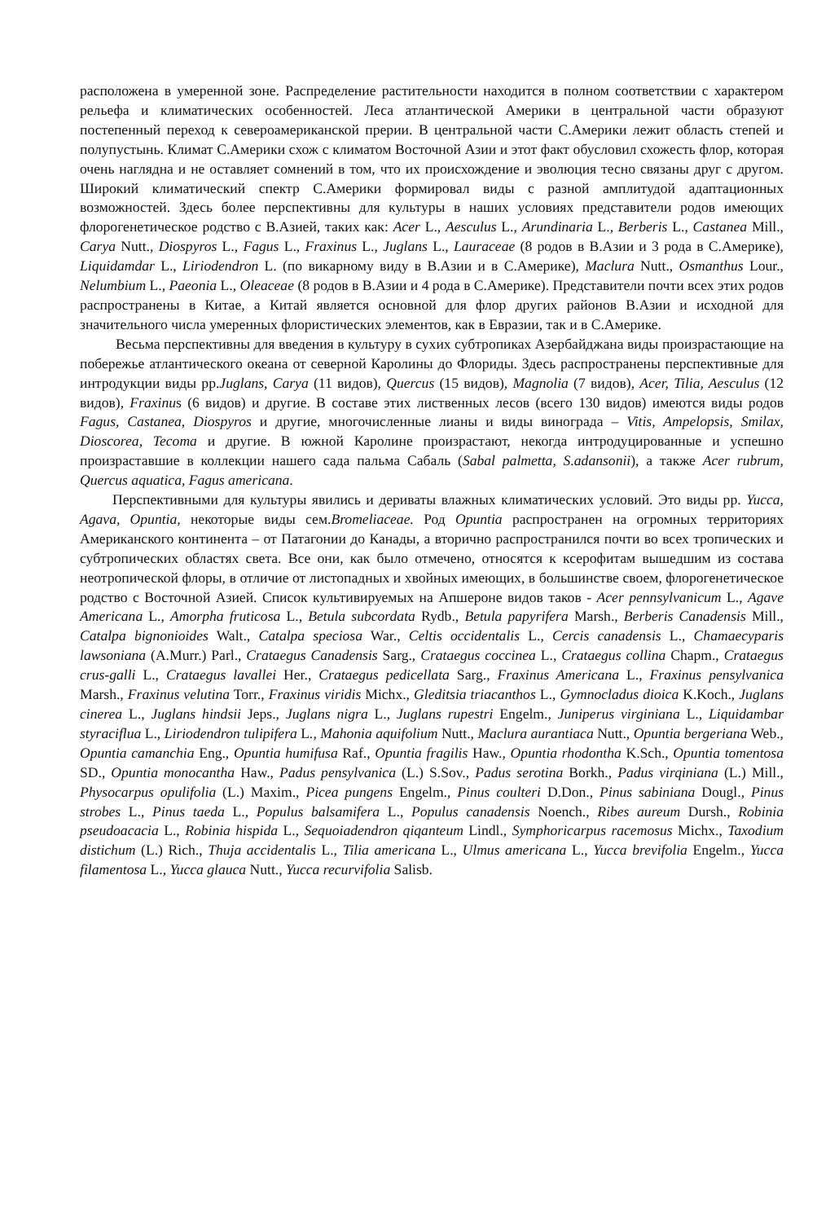расположена в умеренной зоне. Распределение растительности находится в полном соответствии с характером рельефа и климатических особенностей. Леса атлантической Америки в центральной части образуют постепенный переход к североамериканской прерии. В центральной части С.Америки лежит область степей и полупустынь. Климат С.Америки схож с климатом Восточной Азии и этот факт обусловил схожесть флор, которая очень наглядна и не оставляет сомнений в том, что их происхождение и эволюция тесно связаны друг с другом. Широкий климатический спектр С.Америки формировал виды с разной амплитудой адаптационных возможностей. Здесь более перспективны для культуры в наших условиях представители родов имеющих флорогенетическое родство с В.Азией, таких как: Acer L., Aesculus L., Arundinaria L., Berberis L., Castanea Mill., Carya Nutt., Diospyros L., Fagus L., Fraxinus L., Juglans L., Lauraceae (8 родов в В.Азии и 3 рода в С.Америке), Liquidamdar L., Liriodendron L. (по викарному виду в В.Азии и в С.Америке), Maclura Nutt., Osmanthus Lour., Nelumbium L., Paeonia L., Oleaceae (8 родов в В.Азии и 4 рода в С.Америке). Представители почти всех этих родов распространены в Китае, а Китай является основной для флор других районов В.Азии и исходной для значительного числа умеренных флористических элементов, как в Евразии, так и в С.Америке.
Весьма перспективны для введения в культуру в сухих субтропиках Азербайджана виды произрастающие на побережье атлантического океана от северной Каролины до Флориды. Здесь распространены перспективные для интродукции виды рр.Juglans, Carya (11 видов), Quercus (15 видов), Magnolia (7 видов), Acer, Tilia, Aesculus (12 видов), Fraxinus (6 видов) и другие. В составе этих лиственных лесов (всего 130 видов) имеются виды родов Fagus, Castanea, Diospyros и другие, многочисленные лианы и виды винограда – Vitis, Ampelopsis, Smilax, Dioscorea, Tecoma и другие. В южной Каролине произрастают, некогда интродуцированные и успешно произраставшие в коллекции нашего сада пальма Сабаль (Sabal palmetta, S.adansonii), а также Acer rubrum, Quercus aquatica, Fagus americana.
Перспективными для культуры явились и дериваты влажных климатических условий. Это виды рр. Yucca, Agava, Opuntia, некоторые виды сем.Bromeliaceae. Род Opuntia распространен на огромных территориях Американского континента – от Патагонии до Канады, а вторично распространился почти во всех тропических и субтропических областях света. Все они, как было отмечено, относятся к ксерофитам вышедшим из состава неотропической флоры, в отличие от листопадных и хвойных имеющих, в большинстве своем, флорогенетическое родство с Восточной Азией. Список культивируемых на Апшероне видов таков - Acer pennsylvanicum L., Agave Americana L., Amorpha fruticosa L., Betula subcordata Rydb., Betula papyrifera Marsh., Berberis Canadensis Mill., Catalpa bignonioides Walt., Catalpa speciosa War., Celtis occidentalis L., Cercis canadensis L., Chamaecyparis lawsoniana (A.Murr.) Parl., Crataegus Canadensis Sarg., Crataegus coccinea L., Crataegus collina Chapm., Crataegus crus-galli L., Crataegus lavallei Her., Crataegus pedicellata Sarg., Fraxinus Americana L., Fraxinus pensylvanica Marsh., Fraxinus velutina Torr., Fraxinus viridis Michx., Gleditsia triacanthos L., Gymnocladus dioica K.Koch., Juglans cinerea L., Juglans hindsii Jeps., Juglans nigra L., Juglans rupestri Engelm., Juniperus virginiana L., Liquidambar styraciflua L., Liriodendron tulipifera L., Mahonia aquifolium Nutt., Maclura aurantiaca Nutt., Opuntia bergeriana Web., Opuntia camanchia Eng., Opuntia humifusa Raf., Opuntia fragilis Haw., Opuntia rhodontha K.Sch., Opuntia tomentosa SD., Opuntia monocantha Haw., Padus pensylvanica (L.) S.Sov., Padus serotina Borkh., Padus virqiniana (L.) Mill., Physocarpus opulifolia (L.) Maxim., Picea pungens Engelm., Pinus coulteri D.Don., Pinus sabiniana Dougl., Pinus strobes L., Pinus taeda L., Populus balsamifera L., Populus canadensis Noench., Ribes aureum Dursh., Robinia pseudoacacia L., Robinia hispida L., Sequoiadendron qiqanteum Lindl., Symphoricarpus racemosus Michx., Taxodium distichum (L.) Rich., Thuja accidentalis L., Tilia americana L., Ulmus americana L., Yucca brevifolia Engelm., Yucca filamentosa L., Yucca glauca Nutt., Yucca recurvifolia Salisb.